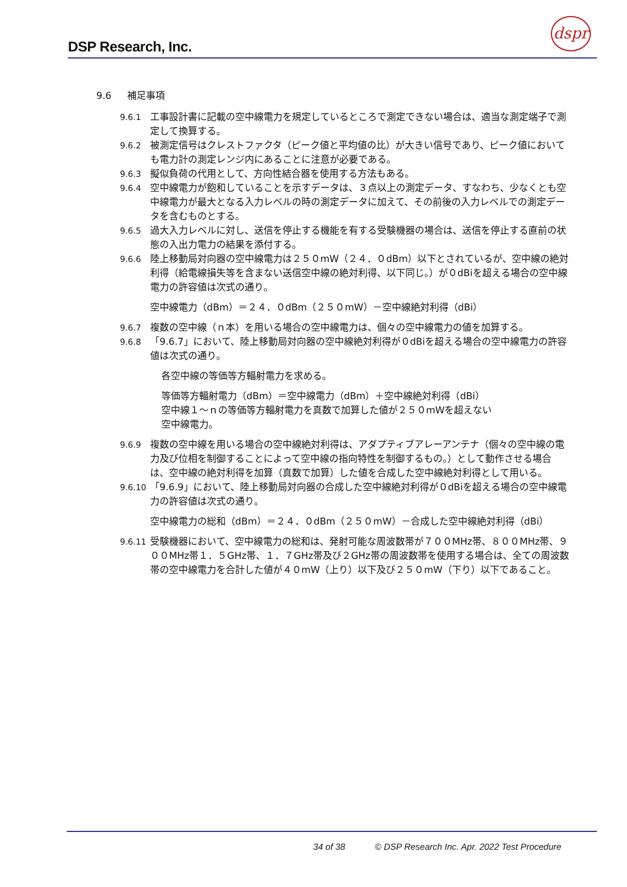DSP Research, Inc.
dspr
9.6 補足事項
9.6.1 工事設計書に記載の空中線電力を規定しているところで測定できない場合は、適当な測定端子で測定して換算する。
9.6.2 被測定信号はクレストファクタ（ピーク値と平均値の比）が大きい信号であり、ピーク値においても電力計の測定レンジ内にあることに注意が必要である。
9.6.3 擬似負荷の代用として、方向性結合器を使用する方法もある。
9.6.4 空中線電力が飽和していることを示すデータは、３点以上の測定データ、すなわち、少なくとも空中線電力が最大となる入力レベルの時の測定データに加えて、その前後の入力レベルでの測定データを含むものとする。
9.6.5 過大入力レベルに対し、送信を停止する機能を有する受験機器の場合は、送信を停止する直前の状態の入出力電力の結果を添付する。
9.6.6 陸上移動局対向器の空中線電力は２５０mW（２４．０dBm）以下とされているが、空中線の絶対利得（給電線損失等を含まない送信空中線の絶対利得、以下同じ。）が０dBiを超える場合の空中線電力の許容値は次式の通り。
空中線電力（dBm）＝２４．０dBm（２５０mW）－空中線絶対利得（dBi）
9.6.7 複数の空中線（ｎ本）を用いる場合の空中線電力は、個々の空中線電力の値を加算する。
9.6.8 「9.6.7」において、陸上移動局対向器の空中線絶対利得が０dBiを超える場合の空中線電力の許容値は次式の通り。
各空中線の等価等方輻射電力を求める。
等価等方輻射電力（dBm）＝空中線電力（dBm）＋空中線絶対利得（dBi）
空中線１～ｎの等価等方輻射電力を真数で加算した値が２５０mWを超えない
空中線電力。
9.6.9 複数の空中線を用いる場合の空中線絶対利得は、アダプティブアレーアンテナ（個々の空中線の電力及び位相を制御することによって空中線の指向特性を制御するもの。）として動作させる場合は、空中線の絶対利得を加算（真数で加算）した値を合成した空中線絶対利得として用いる。
9.6.10 「9.6.9」において、陸上移動局対向器の合成した空中線絶対利得が０dBiを超える場合の空中線電力の許容値は次式の通り。
空中線電力の総和（dBm）＝２４．０dBm（２５０mW）－合成した空中線絶対利得（dBi）
9.6.11 受験機器において、空中線電力の総和は、発射可能な周波数帯が７００MHz帯、８００MHz帯、９００MHz帯１．５GHz帯、１．７GHz帯及び２GHz帯の周波数帯を使用する場合は、全ての周波数帯の空中線電力を合計した値が４０mW（上り）以下及び２５０mW（下り）以下であること。
34 of 38 © DSP Research Inc. Apr. 2022 Test Procedure